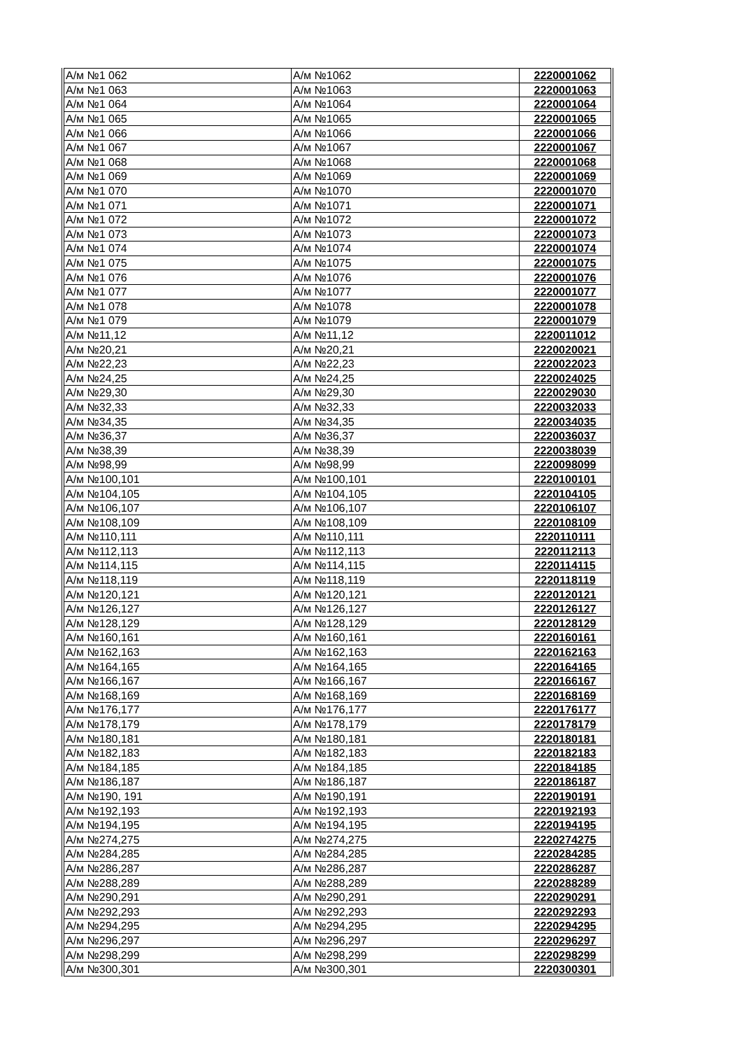| А/м №1 062 | А/м №1062 | 2220001062 |
| А/м №1 063 | А/м №1063 | 2220001063 |
| А/м №1 064 | А/м №1064 | 2220001064 |
| А/м №1 065 | А/м №1065 | 2220001065 |
| А/м №1 066 | А/м №1066 | 2220001066 |
| А/м №1 067 | А/м №1067 | 2220001067 |
| А/м №1 068 | А/м №1068 | 2220001068 |
| А/м №1 069 | А/м №1069 | 2220001069 |
| А/м №1 070 | А/м №1070 | 2220001070 |
| А/м №1 071 | А/м №1071 | 2220001071 |
| А/м №1 072 | А/м №1072 | 2220001072 |
| А/м №1 073 | А/м №1073 | 2220001073 |
| А/м №1 074 | А/м №1074 | 2220001074 |
| А/м №1 075 | А/м №1075 | 2220001075 |
| А/м №1 076 | А/м №1076 | 2220001076 |
| А/м №1 077 | А/м №1077 | 2220001077 |
| А/м №1 078 | А/м №1078 | 2220001078 |
| А/м №1 079 | А/м №1079 | 2220001079 |
| А/м №11,12 | А/м №11,12 | 2220011012 |
| А/м №20,21 | А/м №20,21 | 2220020021 |
| А/м №22,23 | А/м №22,23 | 2220022023 |
| А/м №24,25 | А/м №24,25 | 2220024025 |
| А/м №29,30 | А/м №29,30 | 2220029030 |
| А/м №32,33 | А/м №32,33 | 2220032033 |
| А/м №34,35 | А/м №34,35 | 2220034035 |
| А/м №36,37 | А/м №36,37 | 2220036037 |
| А/м №38,39 | А/м №38,39 | 2220038039 |
| А/м №98,99 | А/м №98,99 | 2220098099 |
| А/м №100,101 | А/м №100,101 | 2220100101 |
| А/м №104,105 | А/м №104,105 | 2220104105 |
| А/м №106,107 | А/м №106,107 | 2220106107 |
| А/м №108,109 | А/м №108,109 | 2220108109 |
| А/м №110,111 | А/м №110,111 | 2220110111 |
| А/м №112,113 | А/м №112,113 | 2220112113 |
| А/м №114,115 | А/м №114,115 | 2220114115 |
| А/м №118,119 | А/м №118,119 | 2220118119 |
| А/м №120,121 | А/м №120,121 | 2220120121 |
| А/м №126,127 | А/м №126,127 | 2220126127 |
| А/м №128,129 | А/м №128,129 | 2220128129 |
| А/м №160,161 | А/м №160,161 | 2220160161 |
| А/м №162,163 | А/м №162,163 | 2220162163 |
| А/м №164,165 | А/м №164,165 | 2220164165 |
| А/м №166,167 | А/м №166,167 | 2220166167 |
| А/м №168,169 | А/м №168,169 | 2220168169 |
| А/м №176,177 | А/м №176,177 | 2220176177 |
| А/м №178,179 | А/м №178,179 | 2220178179 |
| А/м №180,181 | А/м №180,181 | 2220180181 |
| А/м №182,183 | А/м №182,183 | 2220182183 |
| А/м №184,185 | А/м №184,185 | 2220184185 |
| А/м №186,187 | А/м №186,187 | 2220186187 |
| А/м №190, 191 | А/м №190,191 | 2220190191 |
| А/м №192,193 | А/м №192,193 | 2220192193 |
| А/м №194,195 | А/м №194,195 | 2220194195 |
| А/м №274,275 | А/м №274,275 | 2220274275 |
| А/м №284,285 | А/м №284,285 | 2220284285 |
| А/м №286,287 | А/м №286,287 | 2220286287 |
| А/м №288,289 | А/м №288,289 | 2220288289 |
| А/м №290,291 | А/м №290,291 | 2220290291 |
| А/м №292,293 | А/м №292,293 | 2220292293 |
| А/м №294,295 | А/м №294,295 | 2220294295 |
| А/м №296,297 | А/м №296,297 | 2220296297 |
| А/м №298,299 | А/м №298,299 | 2220298299 |
| А/м №300,301 | А/м №300,301 | 2220300301 |